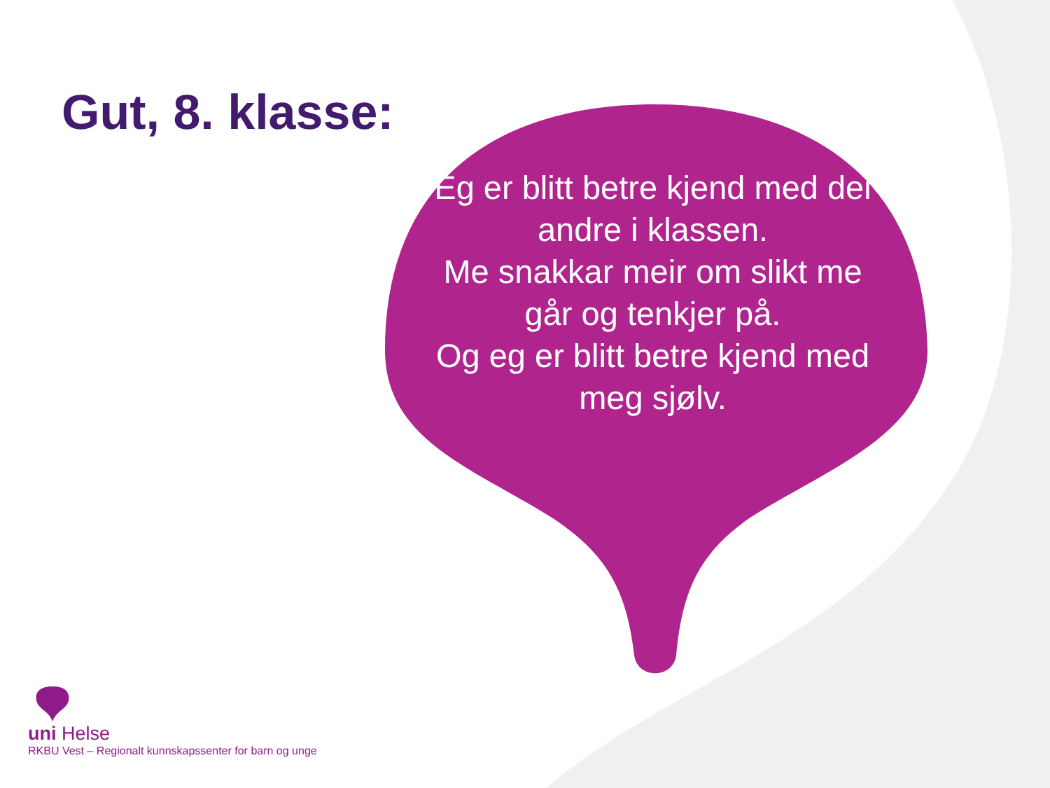Gut, 8. klasse:
Eg er blitt betre kjend med dei andre i klassen.
Me snakkar meir om slikt me går og tenkjer på.
Og eg er blitt betre kjend med meg sjølv.
uni Helse
RKBU Vest – Regionalt kunnskapssenter for barn og unge